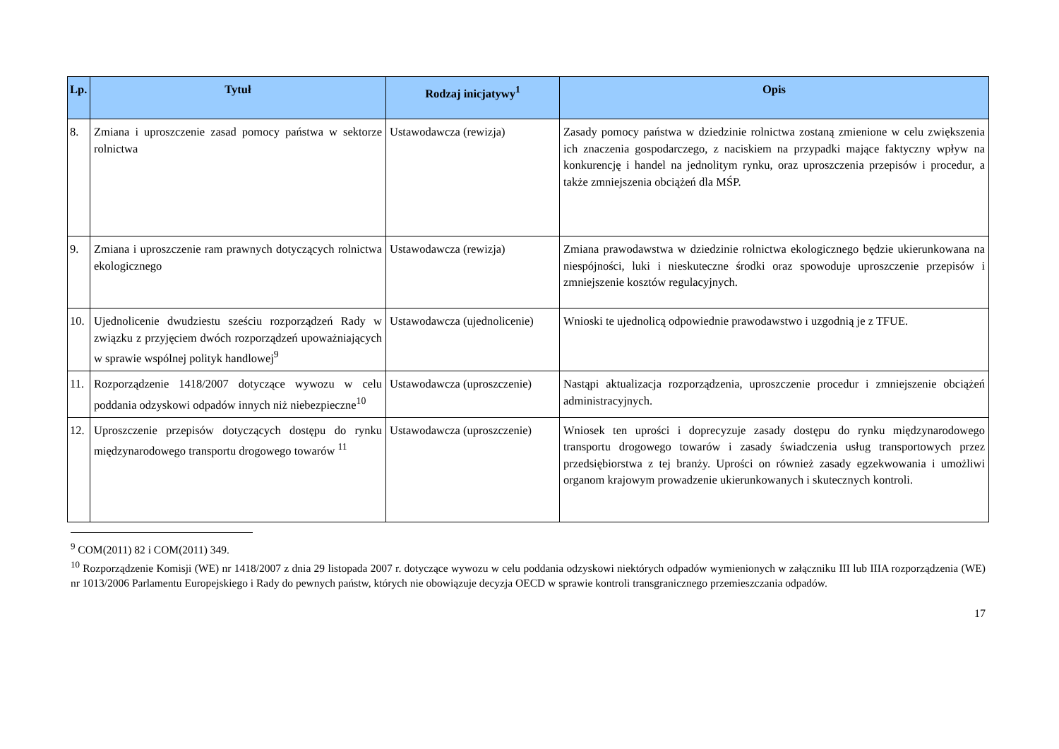| Lp. | Tytuł | Rodzaj inicjatywy<sup>1</sup> | Opis |
| --- | --- | --- | --- |
| 8. | Zmiana i uproszczenie zasad pomocy państwa w sektorze rolnictwa | Ustawodawcza (rewizja) | Zasady pomocy państwa w dziedzinie rolnictwa zostaną zmienione w celu zwiększenia ich znaczenia gospodarczego, z naciskiem na przypadki mające faktyczny wpływ na konkurencję i handel na jednolitym rynku, oraz uproszczenia przepisów i procedur, a także zmniejszenia obciążeń dla MŚP. |
| 9. | Zmiana i uproszczenie ram prawnych dotyczących rolnictwa ekologicznego | Ustawodawcza (rewizja) | Zmiana prawodawstwa w dziedzinie rolnictwa ekologicznego będzie ukierunkowana na niespójności, luki i nieskuteczne środki oraz spowoduje uproszczenie przepisów i zmniejszenie kosztów regulacyjnych. |
| 10. | Ujednolicenie dwudziestu sześciu rozporządzeń Rady w związku z przyjęciem dwóch rozporządzeń upoważniających w sprawie wspólnej polityk handlowej<sup>9</sup> | Ustawodawcza (ujednolicenie) | Wnioski te ujednolicą odpowiednie prawodawstwo i uzgodnią je z TFUE. |
| 11. | Rozporządzenie 1418/2007 dotyczące wywozu w celu poddania odzyskowi odpadów innych niż niebezpieczne<sup>10</sup> | Ustawodawcza (uproszczenie) | Nastąpi aktualizacja rozporządzenia, uproszczenie procedur i zmniejszenie obciążeń administracyjnych. |
| 12. | Uproszczenie przepisów dotyczących dostępu do rynku międzynarodowego transportu drogowego towarów <sup>11</sup> | Ustawodawcza (uproszczenie) | Wniosek ten uprości i doprecyzuje zasady dostępu do rynku międzynarodowego transportu drogowego towarów i zasady świadczenia usług transportowych przez przedsiębiorstwa z tej branży. Uprości on również zasady egzekwowania i umożliwi organom krajowym prowadzenie ukierunkowanych i skutecznych kontroli. |
<sup>9</sup> COM(2011) 82 i COM(2011) 349.
<sup>10</sup> Rozporządzenie Komisji (WE) nr 1418/2007 z dnia 29 listopada 2007 r. dotyczące wywozu w celu poddania odzyskowi niektórych odpadów wymienionych w załączniku III lub IIIA rozporządzenia (WE) nr 1013/2006 Parlamentu Europejskiego i Rady do pewnych państw, których nie obowiązuje decyzja OECD w sprawie kontroli transgranicznego przemieszczania odpadów.
17